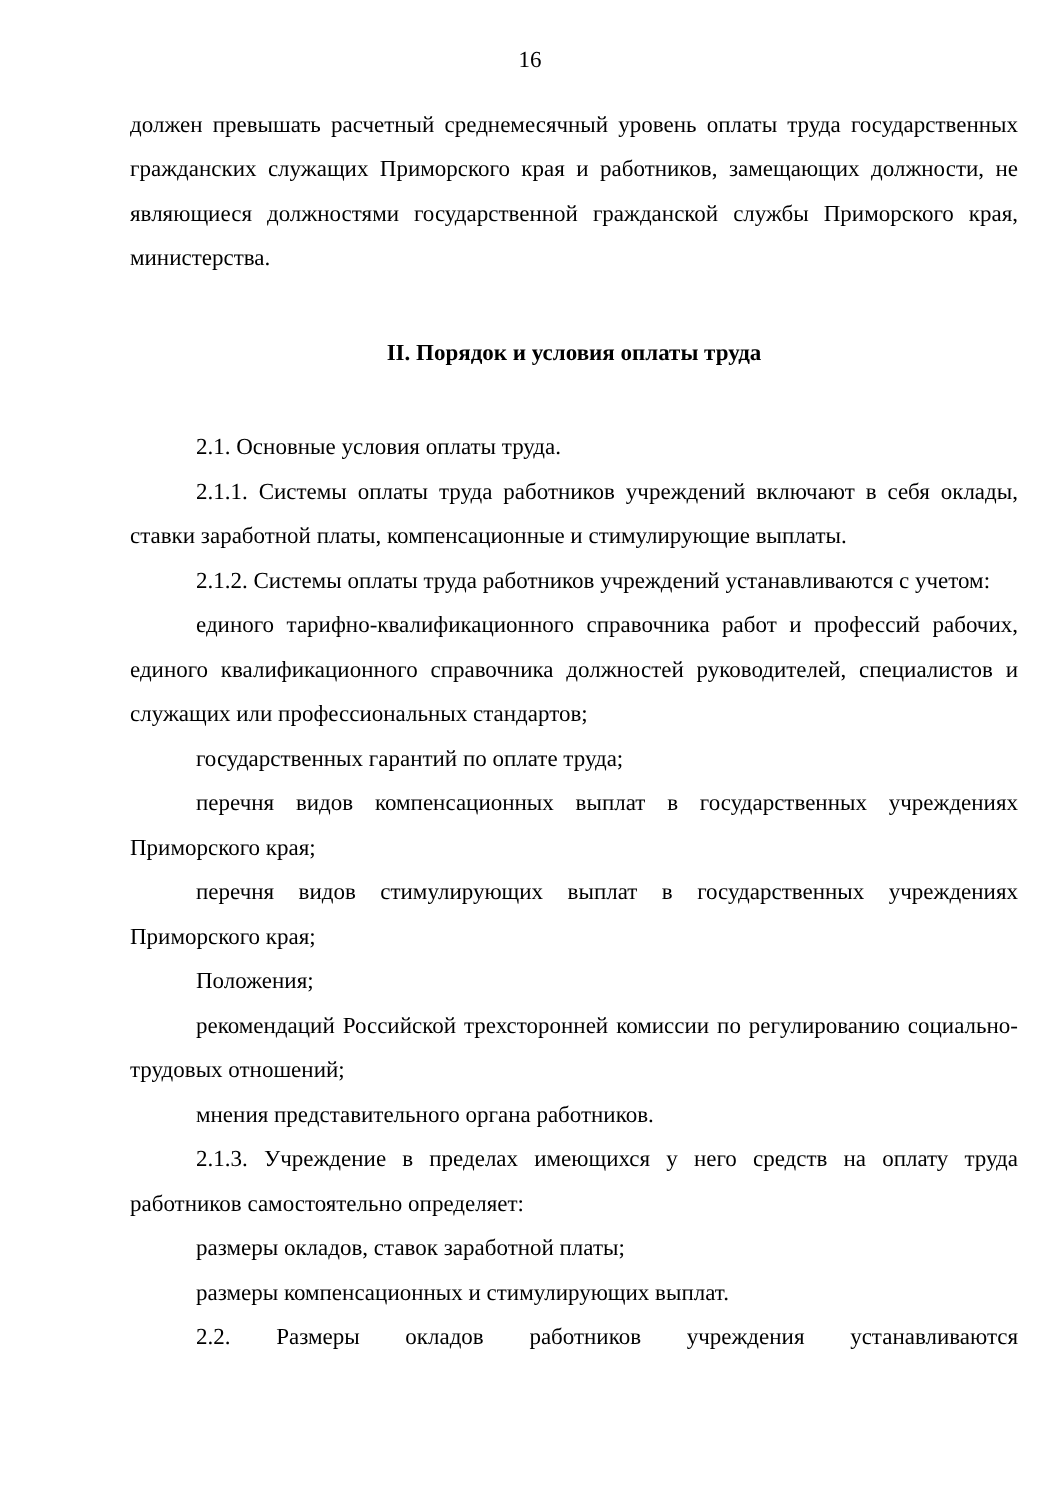16
должен превышать расчетный среднемесячный уровень оплаты труда государственных гражданских служащих Приморского края и работников, замещающих должности, не являющиеся должностями государственной гражданской службы Приморского края, министерства.
II. Порядок и условия оплаты труда
2.1. Основные условия оплаты труда.
2.1.1. Системы оплаты труда работников учреждений включают в себя оклады, ставки заработной платы, компенсационные и стимулирующие выплаты.
2.1.2. Системы оплаты труда работников учреждений устанавливаются с учетом:
единого тарифно-квалификационного справочника работ и профессий рабочих, единого квалификационного справочника должностей руководителей, специалистов и служащих или профессиональных стандартов;
государственных гарантий по оплате труда;
перечня видов компенсационных выплат в государственных учреждениях Приморского края;
перечня видов стимулирующих выплат в государственных учреждениях Приморского края;
Положения;
рекомендаций Российской трехсторонней комиссии по регулированию социально-трудовых отношений;
мнения представительного органа работников.
2.1.3. Учреждение в пределах имеющихся у него средств на оплату труда работников самостоятельно определяет:
размеры окладов, ставок заработной платы;
размеры компенсационных и стимулирующих выплат.
2.2. Размеры окладов работников учреждения устанавливаются